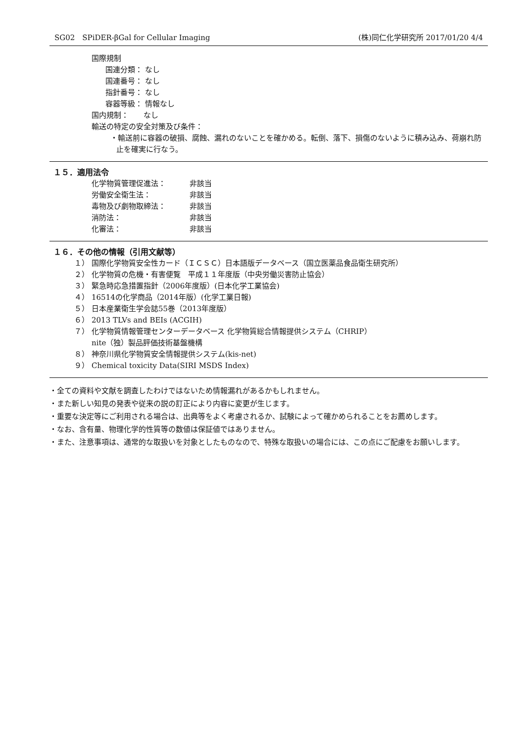SG02　SPiDER-βGal for Cellular Imaging (株)同仁化学研究所 2017/01/20 4/4
国際規制
国連分類： なし
国連番号： なし
指針番号： なし
容器等級： 情報なし
国内規制：　　なし
輸送の特定の安全対策及び条件：
・輸送前に容器の破損、腐蝕、漏れのないことを確かめる。転倒、落下、損傷のないように積み込み、荷崩れ防止を確実に行なう。
１５．適用法令
化学物質管理促進法： 非該当
労働安全衛生法： 非該当
毒物及び劇物取締法： 非該当
消防法： 非該当
化審法： 非該当
１６．その他の情報（引用文献等）
１） 国際化学物質安全性カード（ＩＣＳＣ）日本語版データベース（国立医薬品食品衛生研究所）
２） 化学物質の危機・有害便覧　平成１１年度版（中央労働災害防止協会）
３） 緊急時応急措置指針（2006年度版）(日本化学工業協会)
４） 16514の化学商品（2014年版）(化学工業日報)
５） 日本産業衛生学会誌55巻（2013年度版）
６） 2013 TLVs and BEIs (ACGIH)
７） 化学物質情報管理センターデータベース 化学物質総合情報提供システム（CHRIP）
nite（独）製品評価技術基盤機構
８） 神奈川県化学物質安全情報提供システム(kis-net)
９） Chemical toxicity Data(SIRI MSDS Index)
・全ての資料や文献を調査したわけではないため情報漏れがあるかもしれません。
・また新しい知見の発表や従来の説の訂正により内容に変更が生じます。
・重要な決定等にご利用される場合は、出典等をよく考慮されるか、試験によって確かめられることをお薦めします。
・なお、含有量、物理化学的性質等の数値は保証値ではありません。
・また、注意事項は、通常的な取扱いを対象としたものなので、特殊な取扱いの場合には、この点にご配慮をお願いします。